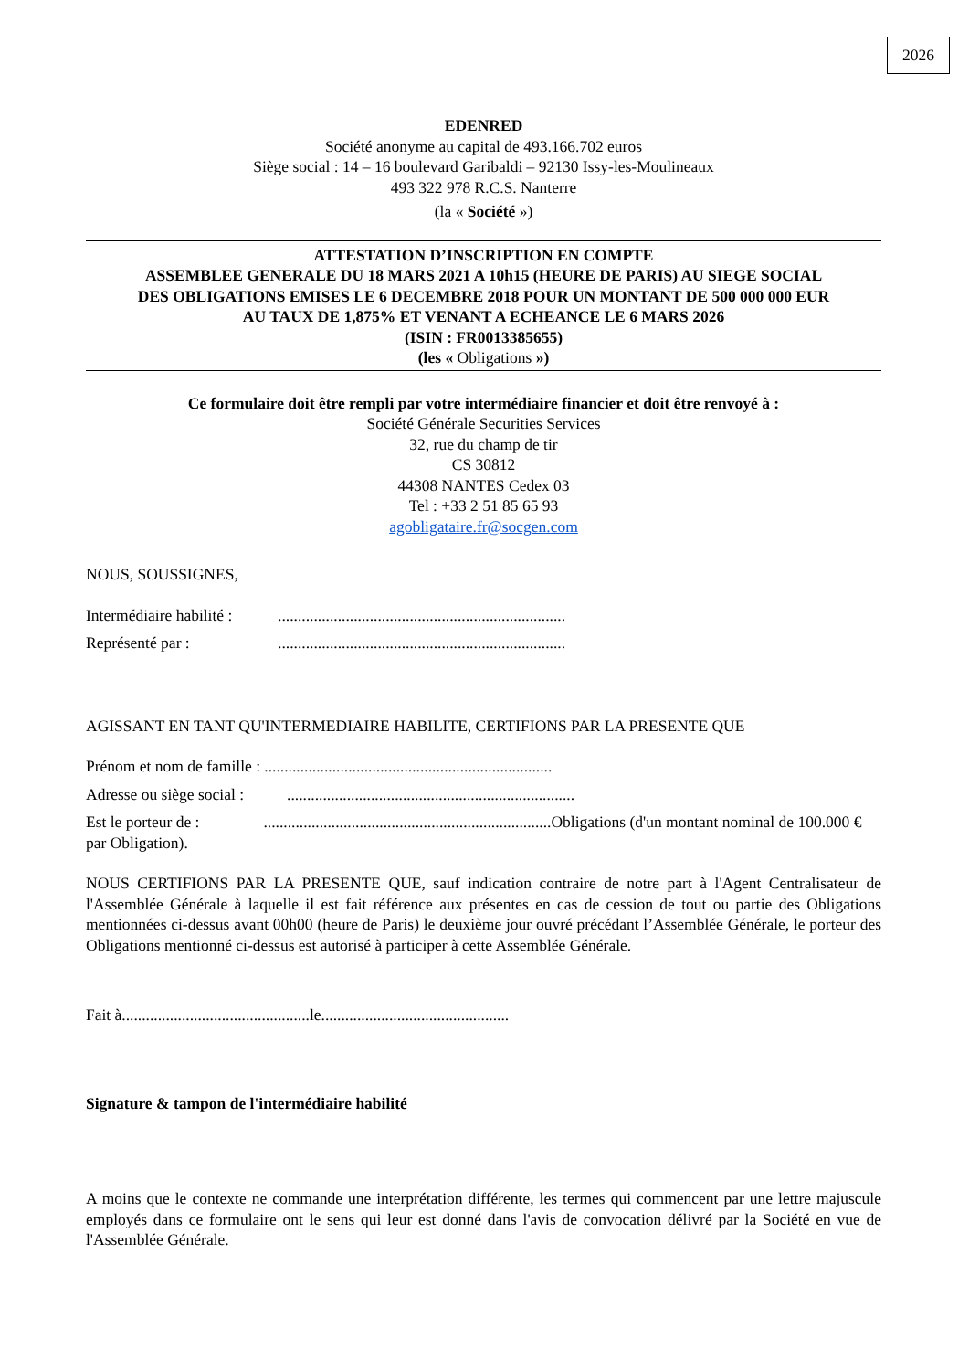2026
EDENRED
Société anonyme au capital de 493.166.702 euros
Siège social : 14 – 16 boulevard Garibaldi – 92130 Issy-les-Moulineaux
493 322 978 R.C.S. Nanterre
(la « Société »)
ATTESTATION D’INSCRIPTION EN COMPTE
ASSEMBLEE GENERALE DU 18 MARS 2021 A 10h15 (HEURE DE PARIS) AU SIEGE SOCIAL
DES OBLIGATIONS EMISES LE 6 DECEMBRE 2018 POUR UN MONTANT DE 500 000 000 EUR
AU TAUX DE 1,875% ET VENANT A ECHEANCE LE 6 MARS 2026
(ISIN : FR0013385655)
(les « Obligations »)
Ce formulaire doit être rempli par votre intermédiaire financier et doit être renvoyé à :
Société Générale Securities Services
32, rue du champ de tir
CS 30812
44308 NANTES Cedex 03
Tel : +33 2 51 85 65 93
agobligataire.fr@socgen.com
NOUS, SOUSSIGNES,
Intermédiaire habilité :........................................................................
Représenté par :........................................................................
AGISSANT EN TANT QU'INTERMEDIAIRE HABILITE, CERTIFIONS PAR LA PRESENTE QUE
Prénom et nom de famille : ........................................................................
Adresse ou siège social :........................................................................
Est le porteur de : ........................................................................Obligations (d'un montant nominal de 100.000 € par Obligation).
NOUS CERTIFIONS PAR LA PRESENTE QUE, sauf indication contraire de notre part à l'Agent Centralisateur de l'Assemblée Générale à laquelle il est fait référence aux présentes en cas de cession de tout ou partie des Obligations mentionnées ci-dessus avant 00h00 (heure de Paris) le deuxième jour ouvré précédant l’Assemblée Générale, le porteur des Obligations mentionné ci-dessus est autorisé à participer à cette Assemblée Générale.
Fait à...............................................le...............................................
Signature & tampon de l'intermédiaire habilité
A moins que le contexte ne commande une interprétation différente, les termes qui commencent par une lettre majuscule employés dans ce formulaire ont le sens qui leur est donné dans l'avis de convocation délivré par la Société en vue de l'Assemblée Générale.